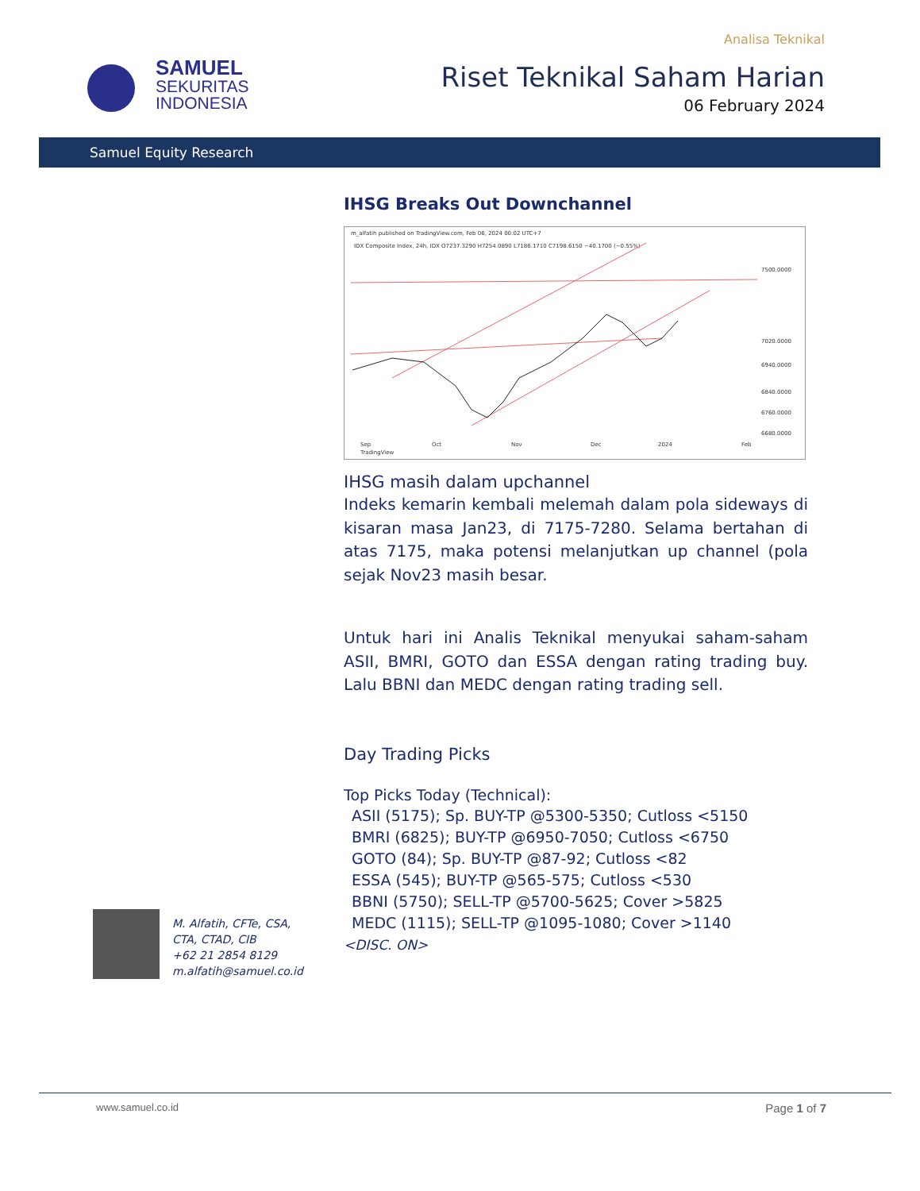SAMUEL
SEKURITAS
INDONESIA
Analisa Teknikal
Riset Teknikal Saham Harian
06 February 2024
Samuel Equity Research
IHSG Breaks Out Downchannel
m_alfatih published on TradingView.com, Feb 06, 2024 00:02 UTC+7
IDX Composite Index, 24h, IDX O7237.3290 H7254.0890 L7186.1710 C7198.6150 −40.1700 (−0.55%)
7500.0000
7020.0000
6940.0000
6840.0000
6760.0000
6680.0000
Sep
Oct
Nov
Dec
2024
Feb
TradingView
IHSG masih dalam upchannel
Indeks kemarin kembali melemah dalam pola sideways di kisaran masa Jan23, di 7175-7280. Selama bertahan di atas 7175, maka potensi melanjutkan up channel (pola sejak Nov23 masih besar.
Untuk hari ini Analis Teknikal menyukai saham-saham ASII, BMRI, GOTO dan ESSA dengan rating trading buy. Lalu BBNI dan MEDC dengan rating trading sell.
Day Trading Picks
Top Picks Today (Technical):
ASII (5175); Sp. BUY-TP @5300-5350; Cutloss <5150
BMRI (6825); BUY-TP @6950-7050; Cutloss <6750
GOTO (84); Sp. BUY-TP @87-92; Cutloss <82
ESSA (545); BUY-TP @565-575; Cutloss <530
BBNI (5750); SELL-TP @5700-5625; Cover >5825
MEDC (1115); SELL-TP @1095-1080; Cover >1140
<DISC. ON>
M. Alfatih, CFTe, CSA,
CTA, CTAD, CIB
+62 21 2854 8129
m.alfatih@samuel.co.id
www.samuel.co.id Page 1 of 7